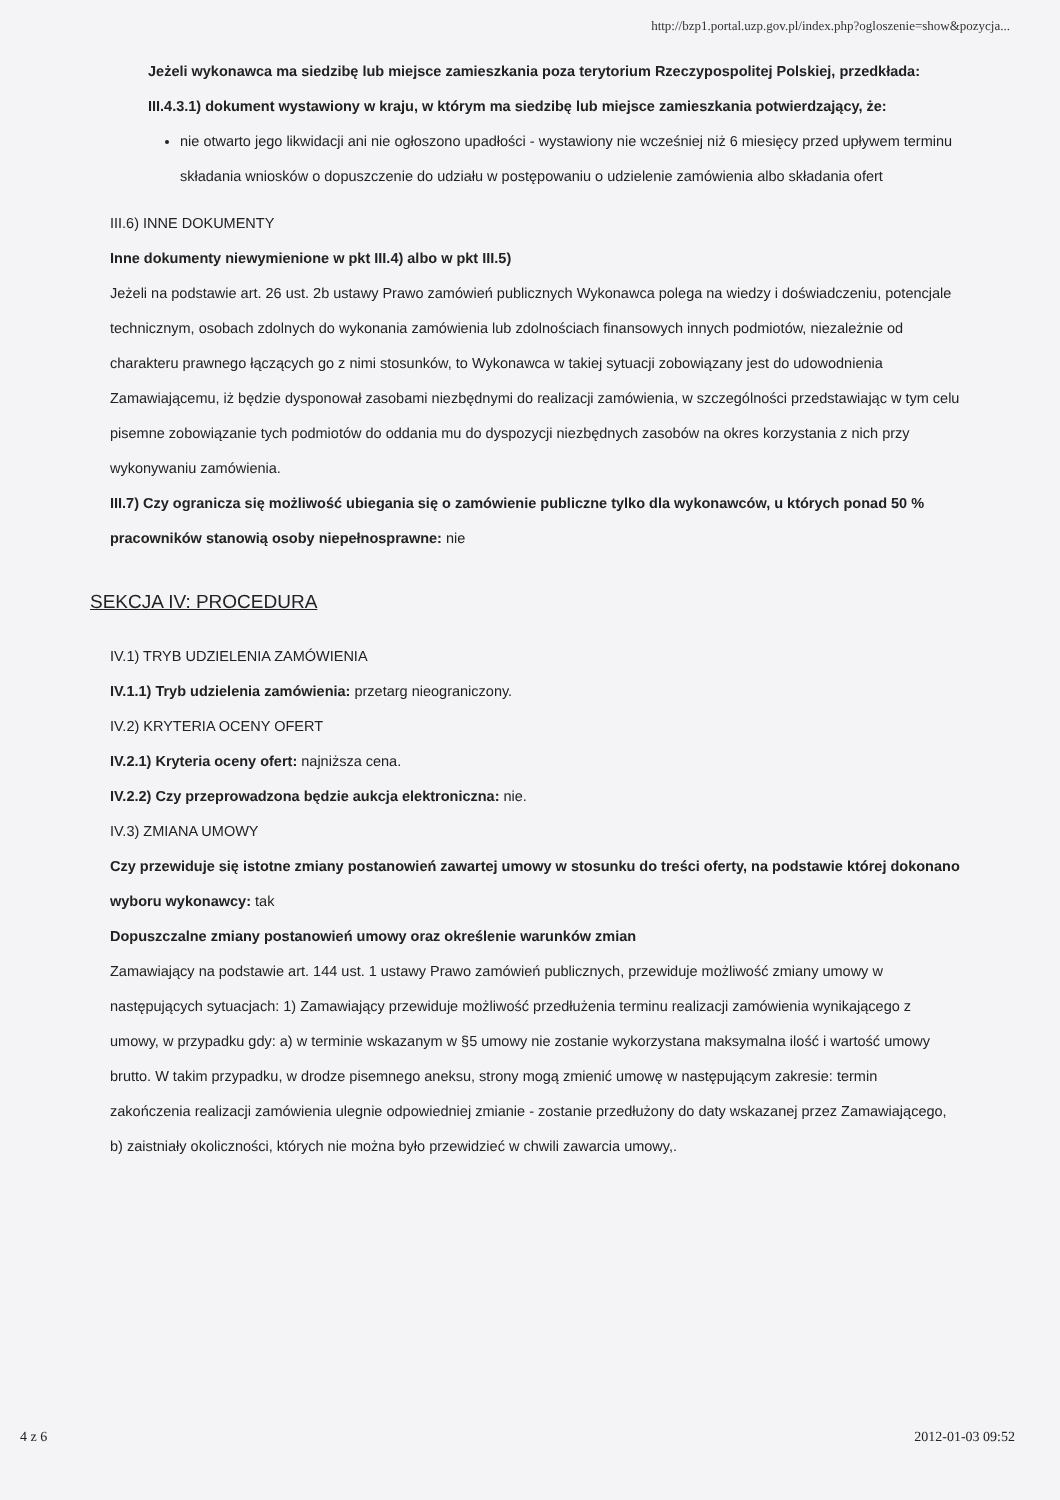http://bzp1.portal.uzp.gov.pl/index.php?ogloszenie=show&pozycja...
Jeżeli wykonawca ma siedzibę lub miejsce zamieszkania poza terytorium Rzeczypospolitej Polskiej, przedkłada:
III.4.3.1) dokument wystawiony w kraju, w którym ma siedzibę lub miejsce zamieszkania potwierdzający, że:
nie otwarto jego likwidacji ani nie ogłoszono upadłości - wystawiony nie wcześniej niż 6 miesięcy przed upływem terminu składania wniosków o dopuszczenie do udziału w postępowaniu o udzielenie zamówienia albo składania ofert
III.6) INNE DOKUMENTY
Inne dokumenty niewymienione w pkt III.4) albo w pkt III.5)
Jeżeli na podstawie art. 26 ust. 2b ustawy Prawo zamówień publicznych Wykonawca polega na wiedzy i doświadczeniu, potencjale technicznym, osobach zdolnych do wykonania zamówienia lub zdolnościach finansowych innych podmiotów, niezależnie od charakteru prawnego łączących go z nimi stosunków, to Wykonawca w takiej sytuacji zobowiązany jest do udowodnienia Zamawiającemu, iż będzie dysponował zasobami niezbędnymi do realizacji zamówienia, w szczególności przedstawiając w tym celu pisemne zobowiązanie tych podmiotów do oddania mu do dyspozycji niezbędnych zasobów na okres korzystania z nich przy wykonywaniu zamówienia.
III.7) Czy ogranicza się możliwość ubiegania się o zamówienie publiczne tylko dla wykonawców, u których ponad 50 % pracowników stanowią osoby niepełnosprawne: nie
SEKCJA IV: PROCEDURA
IV.1) TRYB UDZIELENIA ZAMÓWIENIA
IV.1.1) Tryb udzielenia zamówienia: przetarg nieograniczony.
IV.2) KRYTERIA OCENY OFERT
IV.2.1) Kryteria oceny ofert: najniższa cena.
IV.2.2) Czy przeprowadzona będzie aukcja elektroniczna: nie.
IV.3) ZMIANA UMOWY
Czy przewiduje się istotne zmiany postanowień zawartej umowy w stosunku do treści oferty, na podstawie której dokonano wyboru wykonawcy: tak
Dopuszczalne zmiany postanowień umowy oraz określenie warunków zmian
Zamawiający na podstawie art. 144 ust. 1 ustawy Prawo zamówień publicznych, przewiduje możliwość zmiany umowy w następujących sytuacjach: 1) Zamawiający przewiduje możliwość przedłużenia terminu realizacji zamówienia wynikającego z umowy, w przypadku gdy: a) w terminie wskazanym w §5 umowy nie zostanie wykorzystana maksymalna ilość i wartość umowy brutto. W takim przypadku, w drodze pisemnego aneksu, strony mogą zmienić umowę w następującym zakresie: termin zakończenia realizacji zamówienia ulegnie odpowiedniej zmianie - zostanie przedłużony do daty wskazanej przez Zamawiającego, b) zaistniały okoliczności, których nie można było przewidzieć w chwili zawarcia umowy,.
4 z 6 2012-01-03 09:52